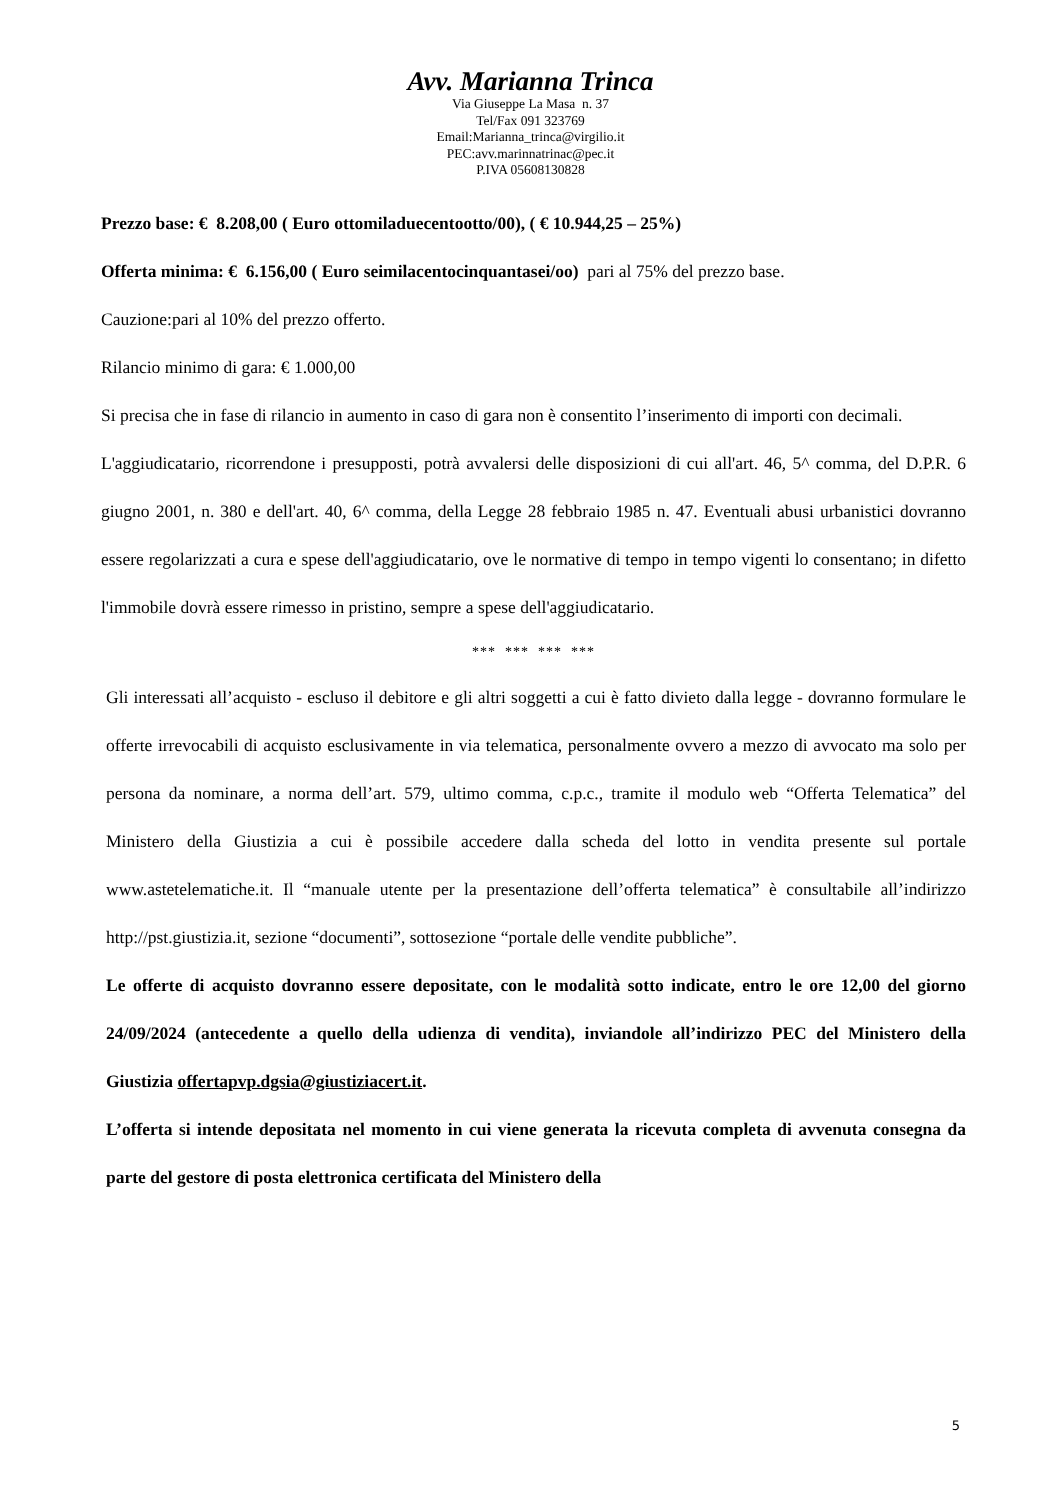Avv. Marianna Trinca
Via Giuseppe La Masa n. 37
Tel/Fax 091 323769
Email:Marianna_trinca@virgilio.it
PEC:avv.marinnatrinac@pec.it
P.IVA 05608130828
Prezzo base: € 8.208,00 ( Euro ottomiladuecentootto/00), ( € 10.944,25 – 25%)
Offerta minima: € 6.156,00 ( Euro seimilacentocinquantasei/oo) pari al 75% del prezzo base.
Cauzione:pari al 10% del prezzo offerto.
Rilancio minimo di gara: € 1.000,00
Si precisa che in fase di rilancio in aumento in caso di gara non è consentito l’inserimento di importi con decimali.
L'aggiudicatario, ricorrendone i presupposti, potrà avvalersi delle disposizioni di cui all'art. 46, 5^ comma, del D.P.R. 6 giugno 2001, n. 380 e dell'art. 40, 6^ comma, della Legge 28 febbraio 1985 n. 47. Eventuali abusi urbanistici dovranno essere regolarizzati a cura e spese dell'aggiudicatario, ove le normative di tempo in tempo vigenti lo consentano; in difetto l'immobile dovrà essere rimesso in pristino, sempre a spese dell'aggiudicatario.
*** *** *** ***
Gli interessati all’acquisto - escluso il debitore e gli altri soggetti a cui è fatto divieto dalla legge - dovranno formulare le offerte irrevocabili di acquisto esclusivamente in via telematica, personalmente ovvero a mezzo di avvocato ma solo per persona da nominare, a norma dell’art. 579, ultimo comma, c.p.c., tramite il modulo web “Offerta Telematica” del Ministero della Giustizia a cui è possibile accedere dalla scheda del lotto in vendita presente sul portale www.astetelematiche.it. Il “manuale utente per la presentazione dell’offerta telematica” è consultabile all’indirizzo http://pst.giustizia.it, sezione “documenti”, sottosezione “portale delle vendite pubbliche”.
Le offerte di acquisto dovranno essere depositate, con le modalità sotto indicate, entro le ore 12,00 del giorno 24/09/2024 (antecedente a quello della udienza di vendita), inviandole all’indirizzo PEC del Ministero della Giustizia offertapvp.dgsia@giustiziacert.it.
L’offerta si intende depositata nel momento in cui viene generata la ricevuta completa di avvenuta consegna da parte del gestore di posta elettronica certificata del Ministero della
5